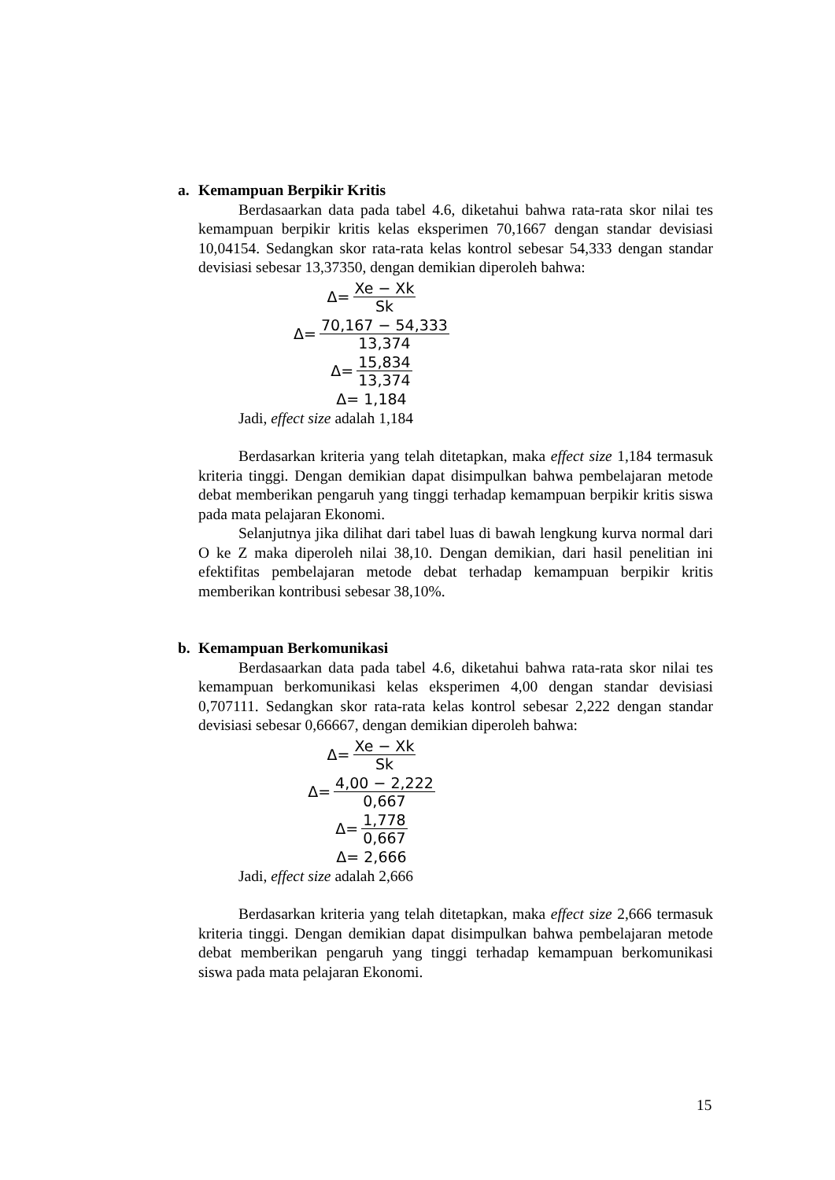a. Kemampuan Berpikir Kritis
Berdasaarkan data pada tabel 4.6, diketahui bahwa rata-rata skor nilai tes kemampuan berpikir kritis kelas eksperimen 70,1667 dengan standar devisiasi 10,04154. Sedangkan skor rata-rata kelas kontrol sebesar 54,333 dengan standar devisiasi sebesar 13,37350, dengan demikian diperoleh bahwa:
Δ= Xe − Xk Sk
Δ= 70,167 − 54,333 13,374
Δ= 15,834 13,374
Δ= 1,184
Jadi, effect size adalah 1,184
Berdasarkan kriteria yang telah ditetapkan, maka effect size 1,184 termasuk kriteria tinggi. Dengan demikian dapat disimpulkan bahwa pembelajaran metode debat memberikan pengaruh yang tinggi terhadap kemampuan berpikir kritis siswa pada mata pelajaran Ekonomi.
Selanjutnya jika dilihat dari tabel luas di bawah lengkung kurva normal dari O ke Z maka diperoleh nilai 38,10. Dengan demikian, dari hasil penelitian ini efektifitas pembelajaran metode debat terhadap kemampuan berpikir kritis memberikan kontribusi sebesar 38,10%.
b. Kemampuan Berkomunikasi
Berdasaarkan data pada tabel 4.6, diketahui bahwa rata-rata skor nilai tes kemampuan berkomunikasi kelas eksperimen 4,00 dengan standar devisiasi 0,707111. Sedangkan skor rata-rata kelas kontrol sebesar 2,222 dengan standar devisiasi sebesar 0,66667, dengan demikian diperoleh bahwa:
Δ= Xe − Xk Sk
Δ= 4,00 − 2,222 0,667
Δ= 1,778 0,667
Δ= 2,666
Jadi, effect size adalah 2,666
Berdasarkan kriteria yang telah ditetapkan, maka effect size 2,666 termasuk kriteria tinggi. Dengan demikian dapat disimpulkan bahwa pembelajaran metode debat memberikan pengaruh yang tinggi terhadap kemampuan berkomunikasi siswa pada mata pelajaran Ekonomi.
15